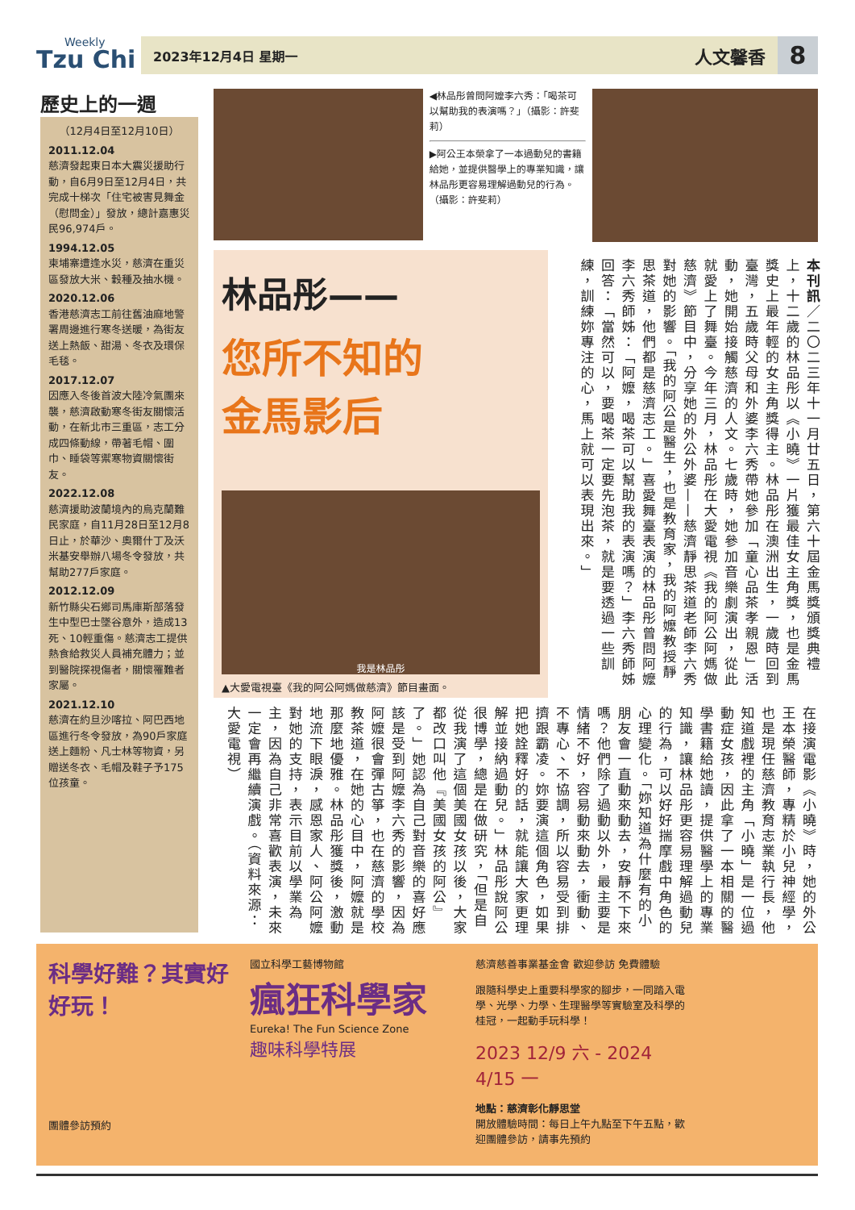Weekly
Tzu Chi
2023年12月4日 星期一 人文馨香
8
歷史上的一週
（12月4日至12月10日）
2011.12.04
慈濟發起東日本大震災援助行動，自6月9日至12月4日，共完成十梯次「住宅被害見舞金（慰問金）」發放，總計嘉惠災民96,974戶。
1994.12.05
柬埔寨遭逢水災，慈濟在重災區發放大米、穀種及抽水機。
2020.12.06
香港慈濟志工前往舊油麻地警署周邊進行寒冬送暖，為街友送上熱飯、甜湯、冬衣及環保毛毯。
2017.12.07
因應入冬後首波大陸冷氣團來襲，慈濟啟動寒冬街友關懷活動，在新北市三重區，志工分成四條動線，帶著毛帽、圍巾、睡袋等禦寒物資關懷街友。
2022.12.08
慈濟援助波蘭境內的烏克蘭難民家庭，自11月28日至12月8日止，於華沙、奧爾什丁及沃米基安舉辦八場冬令發放，共幫助277戶家庭。
2012.12.09
新竹縣尖石鄉司馬庫斯部落發生中型巴士墜谷意外，造成13死、10輕重傷。慈濟志工提供熱食給救災人員補充體力；並到醫院探視傷者，關懷罹難者家屬。
2021.12.10
慈濟在約旦沙喀拉、阿巴西地區進行冬令發放，為90戶家庭送上麵粉、凡士林等物資，另贈送冬衣、毛帽及鞋子予175位孩童。
◀林品彤曾問阿嬤李六秀：「喝茶可以幫助我的表演嗎？」（攝影：許斐莉）
▶阿公王本榮拿了一本過動兒的書籍給她，並提供醫學上的專業知識，讓林品彤更容易理解過動兒的行為。（攝影：許斐莉）
林品彤——
您所不知的
金馬影后
我是林品彤
▲大愛電視臺《我的阿公阿媽做慈濟》節目畫面。
本刊訊／二〇二三年十一月廿五日，第六十屆金馬獎頒獎典禮上，十二歲的林品彤以《小曉》一片獲最佳女主角獎，也是金馬獎史上最年輕的女主角獎得主。林品彤在澳洲出生，一歲時回到臺灣，五歲時父母和外婆李六秀帶她參加「童心品茶孝親恩」活動，她開始接觸慈濟的人文。七歲時，她參加音樂劇演出，從此就愛上了舞臺。今年三月，林品彤在大愛電視《我的阿公阿媽做慈濟》節目中，分享她的外公外婆——慈濟靜思茶道老師李六秀對她的影響。「我的阿公是醫生，也是教育家，我的阿嬤教授靜思茶道，他們都是慈濟志工。」喜愛舞臺表演的林品彤曾問阿嬤李六秀師姊：「阿嬤，喝茶可以幫助我的表演嗎？」李六秀師姊回答：「當然可以，要喝茶一定要先泡茶，就是要透過一些訓練，訓練妳專注的心，馬上就可以表現出來。」
在接演電影《小曉》時，她的外公王本榮醫師，專精於小兒神經學，也是現任慈濟教育志業執行長，他知道戲裡的主角「小曉」是一位過動症女孩，因此拿了一本相關的醫學書籍給她讀，提供醫學上的專業知識，讓林品彤更容易理解過動兒的行為，可以好好揣摩戲中角色的心理變化。「妳知道為什麼有的小朋友會一直動來動去，安靜不下來嗎？他們除了過動以外，最主要是情緒不好，容易動來動去，衝動、不專心、不協調，所以容易受到排擠跟霸凌。妳要演這個角色，如果把她詮釋好的話，就能讓大家更理解並接納過動兒。」林品彤說阿公很博學，總是在做研究，「但是自從我演了這個美國女孩以後，大家都改口叫他『美國女孩的阿公』了。」她認為自己對音樂的喜好應該是受到阿嬤李六秀的影響，因為阿嬤很會彈古箏，也在慈濟的學校教茶道，在她的心目中，阿嬤就是那麼地優雅。林品彤獲獎後，激動地流下眼淚，感恩家人、阿公阿嬤對她的支持，表示目前以學業為主，因為自己非常喜歡表演，未來一定會再繼續演戲。（資料來源：大愛電視）
科學好難？其實好好玩！
團體參訪預約
國立科學工藝博物館
瘋狂科學家
Eureka! The Fun Science Zone
趣味科學特展
慈濟慈善事業基金會 歡迎參訪 免費體驗
跟隨科學史上重要科學家的腳步，一同踏入電學、光學、力學、生理醫學等實驗室及科學的桂冠，一起動手玩科學！
2023 12/9 六 - 2024 4/15 一
地點：慈濟彰化靜思堂
開放體驗時間：每日上午九點至下午五點，歡迎團體參訪，請事先預約